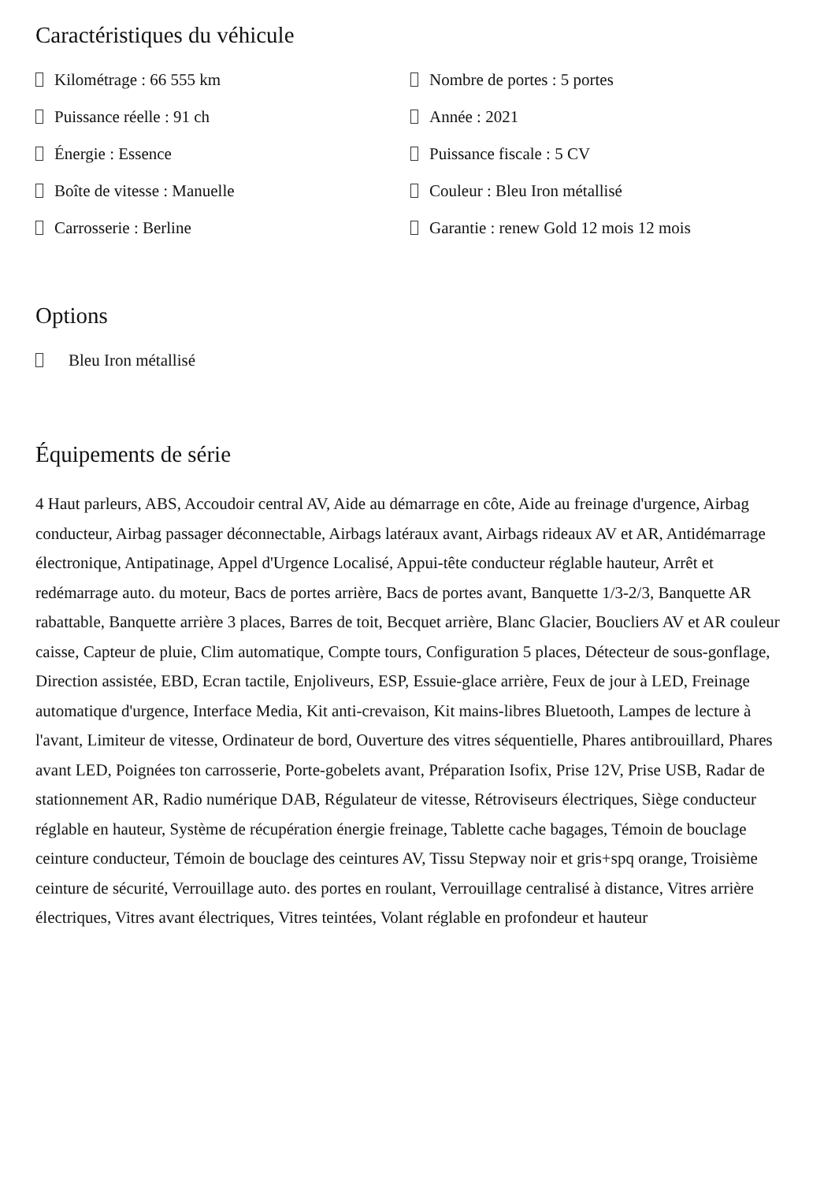Caractéristiques du véhicule
Kilométrage : 66 555 km
Nombre de portes : 5 portes
Puissance réelle : 91 ch
Année : 2021
Énergie : Essence
Puissance fiscale : 5 CV
Boîte de vitesse : Manuelle
Couleur : Bleu Iron métallisé
Carrosserie : Berline
Garantie : renew Gold 12 mois 12 mois
Options
Bleu Iron métallisé
Équipements de série
4 Haut parleurs, ABS, Accoudoir central AV, Aide au démarrage en côte, Aide au freinage d'urgence, Airbag conducteur, Airbag passager déconnectable, Airbags latéraux avant, Airbags rideaux AV et AR, Antidémarrage électronique, Antipatinage, Appel d'Urgence Localisé, Appui-tête conducteur réglable hauteur, Arrêt et redémarrage auto. du moteur, Bacs de portes arrière, Bacs de portes avant, Banquette 1/3-2/3, Banquette AR rabattable, Banquette arrière 3 places, Barres de toit, Becquet arrière, Blanc Glacier, Boucliers AV et AR couleur caisse, Capteur de pluie, Clim automatique, Compte tours, Configuration 5 places, Détecteur de sous-gonflage, Direction assistée, EBD, Ecran tactile, Enjoliveurs, ESP, Essuie-glace arrière, Feux de jour à LED, Freinage automatique d'urgence, Interface Media, Kit anti-crevaison, Kit mains-libres Bluetooth, Lampes de lecture à l'avant, Limiteur de vitesse, Ordinateur de bord, Ouverture des vitres séquentielle, Phares antibrouillard, Phares avant LED, Poignées ton carrosserie, Porte-gobelets avant, Préparation Isofix, Prise 12V, Prise USB, Radar de stationnement AR, Radio numérique DAB, Régulateur de vitesse, Rétroviseurs électriques, Siège conducteur réglable en hauteur, Système de récupération énergie freinage, Tablette cache bagages, Témoin de bouclage ceinture conducteur, Témoin de bouclage des ceintures AV, Tissu Stepway noir et gris+spq orange, Troisième ceinture de sécurité, Verrouillage auto. des portes en roulant, Verrouillage centralisé à distance, Vitres arrière électriques, Vitres avant électriques, Vitres teintées, Volant réglable en profondeur et hauteur